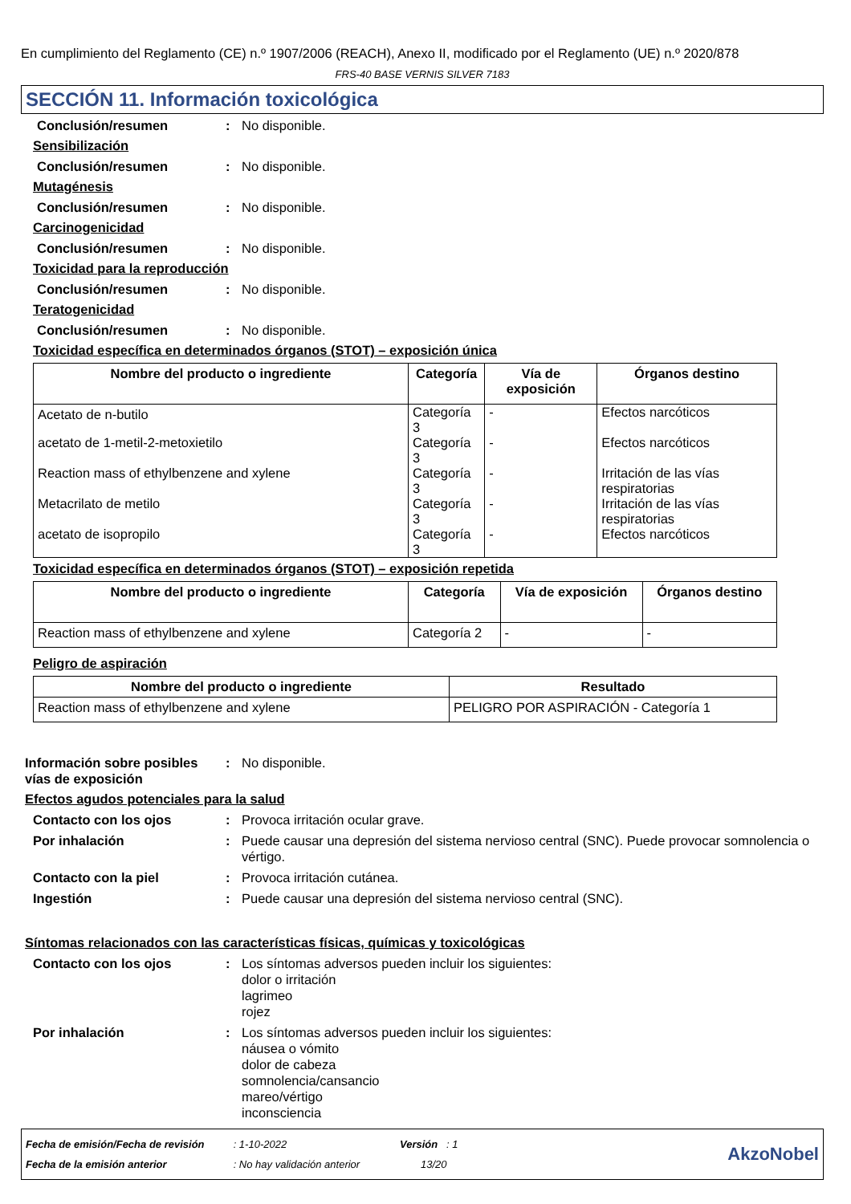En cumplimiento del Reglamento (CE) n.º 1907/2006 (REACH), Anexo II, modificado por el Reglamento (UE) n.º 2020/878
FRS-40 BASE VERNIS SILVER 7183
SECCIÓN 11. Información toxicológica
Conclusión/resumen : No disponible.
Sensibilización
Conclusión/resumen : No disponible.
Mutagénesis
Conclusión/resumen : No disponible.
Carcinogenicidad
Conclusión/resumen : No disponible.
Toxicidad para la reproducción
Conclusión/resumen : No disponible.
Teratogenicidad
Conclusión/resumen : No disponible.
Toxicidad específica en determinados órganos (STOT) – exposición única
| Nombre del producto o ingrediente | Categoría | Vía de exposición | Órganos destino |
| --- | --- | --- | --- |
| Acetato de n-butilo | Categoría 3 | - | Efectos narcóticos |
| acetato de 1-metil-2-metoxietilo | Categoría 3 | - | Efectos narcóticos |
| Reaction mass of ethylbenzene and xylene | Categoría 3 | - | Irritación de las vías respiratorias |
| Metacrilato de metilo | Categoría 3 | - | Irritación de las vías respiratorias |
| acetato de isopropilo | Categoría 3 | - | Efectos narcóticos |
Toxicidad específica en determinados órganos (STOT) – exposición repetida
| Nombre del producto o ingrediente | Categoría | Vía de exposición | Órganos destino |
| --- | --- | --- | --- |
| Reaction mass of ethylbenzene and xylene | Categoría 2 | - | - |
Peligro de aspiración
| Nombre del producto o ingrediente | Resultado |
| --- | --- |
| Reaction mass of ethylbenzene and xylene | PELIGRO POR ASPIRACIÓN - Categoría 1 |
Información sobre posibles vías de exposición
: No disponible.
Efectos agudos potenciales para la salud
Contacto con los ojos : Provoca irritación ocular grave.
Por inhalación : Puede causar una depresión del sistema nervioso central (SNC). Puede provocar somnolencia o vértigo.
Contacto con la piel : Provoca irritación cutánea.
Ingestión : Puede causar una depresión del sistema nervioso central (SNC).
Síntomas relacionados con las características físicas, químicas y toxicológicas
Contacto con los ojos : Los síntomas adversos pueden incluir los siguientes:
dolor o irritación
lagrimeo
rojez
Por inhalación : Los síntomas adversos pueden incluir los siguientes:
náusea o vómito
dolor de cabeza
somnolencia/cansancio
mareo/vértigo
inconsciencia
Fecha de emisión/Fecha de revisión : 1-10-2022 Versión : 1
Fecha de la emisión anterior : No hay validación anterior 13/20
AkzoNobel